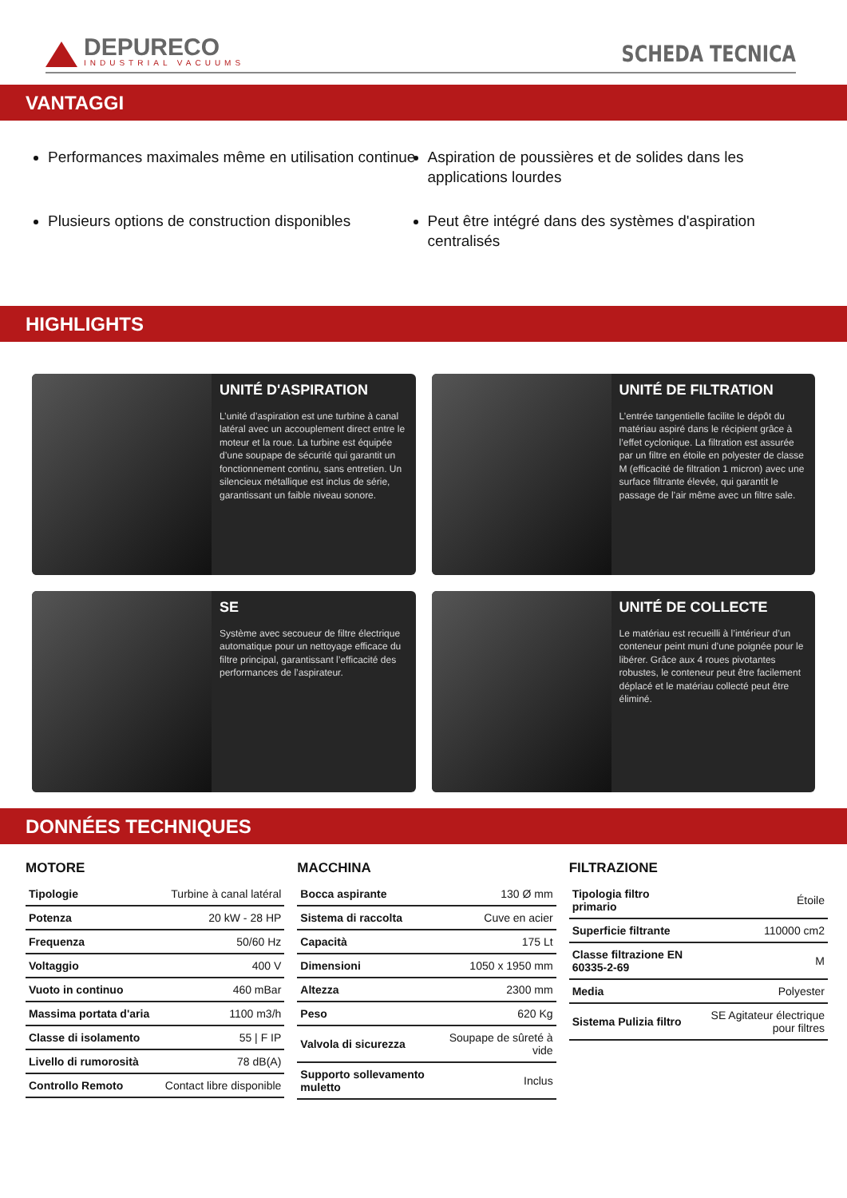DEPURECO
INDUSTRIAL VACUUMS
SCHEDA TECNICA
VANTAGGI
Performances maximales même en utilisation continue
Aspiration de poussières et de solides dans les applications lourdes
Plusieurs options de construction disponibles
Peut être intégré dans des systèmes d'aspiration centralisés
HIGHLIGHTS
UNITÉ D'ASPIRATION
L’unité d’aspiration est une turbine à canal latéral avec un accouplement direct entre le moteur et la roue. La turbine est équipée d’une soupape de sécurité qui garantit un fonctionnement continu, sans entretien. Un silencieux métallique est inclus de série, garantissant un faible niveau sonore.
UNITÉ DE FILTRATION
L’entrée tangentielle facilite le dépôt du matériau aspiré dans le récipient grâce à l’effet cyclonique. La filtration est assurée par un filtre en étoile en polyester de classe M (efficacité de filtration 1 micron) avec une surface filtrante élevée, qui garantit le passage de l’air même avec un filtre sale.
SE
Système avec secoueur de filtre électrique automatique pour un nettoyage efficace du filtre principal, garantissant l’efficacité des performances de l’aspirateur.
UNITÉ DE COLLECTE
Le matériau est recueilli à l’intérieur d’un conteneur peint muni d’une poignée pour le libérer. Grâce aux 4 roues pivotantes robustes, le conteneur peut être facilement déplacé et le matériau collecté peut être éliminé.
DONNÉES TECHNIQUES
MOTORE
| Tipologie | Turbine à canal latéral |
| Potenza | 20 kW - 28 HP |
| Frequenza | 50/60 Hz |
| Voltaggio | 400 V |
| Vuoto in continuo | 460 mBar |
| Massima portata d'aria | 1100 m3/h |
| Classe di isolamento | 55 / F IP |
| Livello di rumorosità | 78 dB(A) |
| Controllo Remoto | Contact libre disponible |
MACCHINA
| Bocca aspirante | 130 Ø mm |
| Sistema di raccolta | Cuve en acier |
| Capacità | 175 Lt |
| Dimensioni | 1050 x 1950 mm |
| Altezza | 2300 mm |
| Peso | 620 Kg |
| Valvola di sicurezza | Soupape de sûreté à vide |
| Supporto sollevamento muletto | Inclus |
FILTRAZIONE
| Tipologia filtro primario | Étoile |
| Superficie filtrante | 110000 cm2 |
| Classe filtrazione EN 60335-2-69 | M |
| Media | Polyester |
| Sistema Pulizia filtro | SE Agitateur électrique pour filtres |